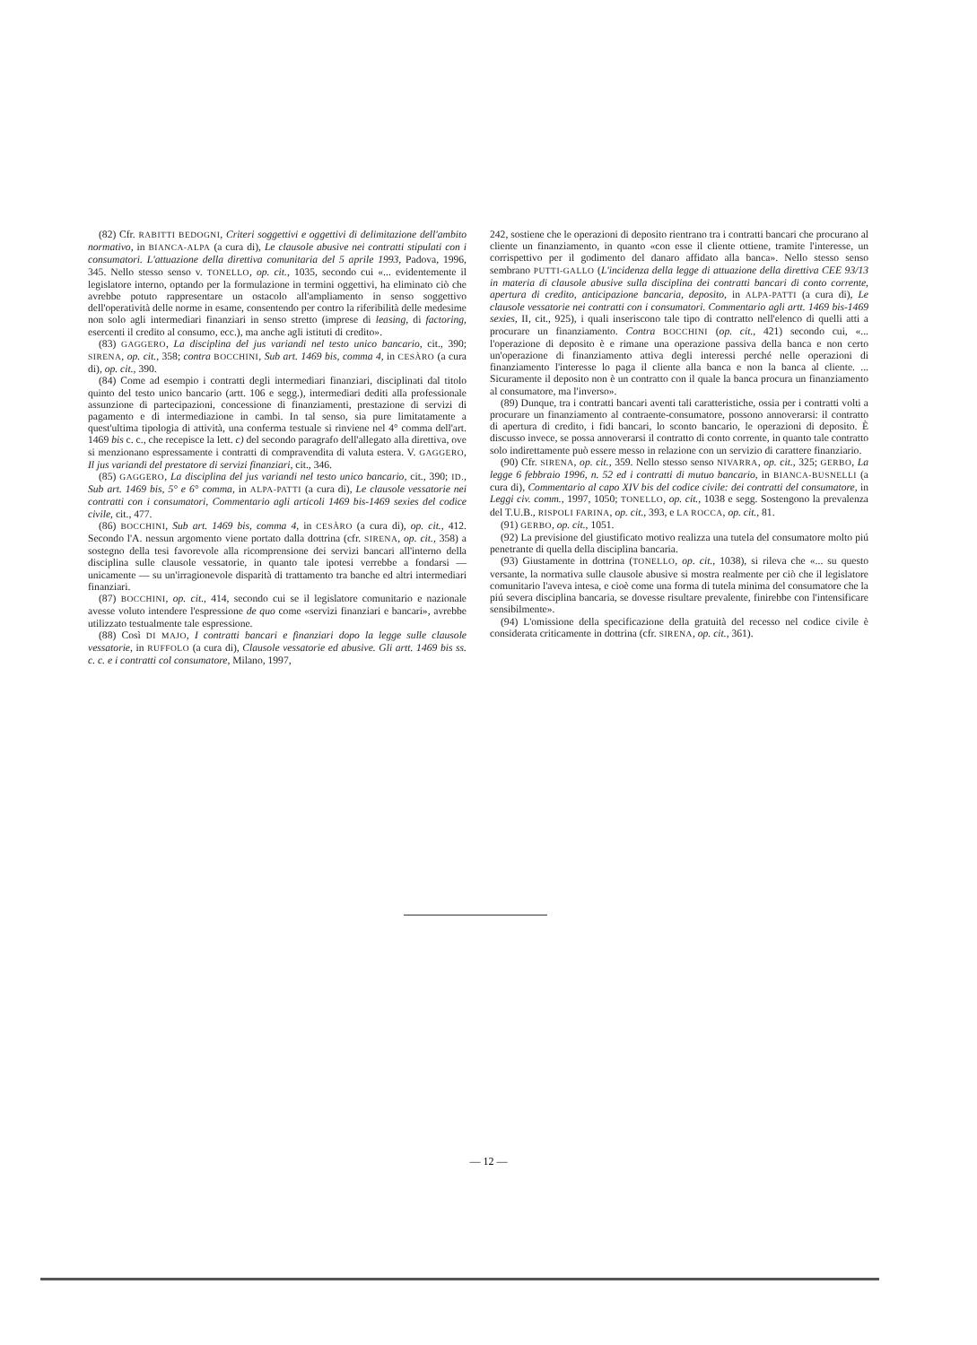(82) Cfr. RABITTI BEDOGNI, Criteri soggettivi e oggettivi di delimitazione dell'ambito normativo, in BIANCA-ALPA (a cura di), Le clausole abusive nei contratti stipulati con i consumatori. L'attuazione della direttiva comunitaria del 5 aprile 1993, Padova, 1996, 345. Nello stesso senso v. TONELLO, op. cit., 1035, secondo cui «... evidentemente il legislatore interno, optando per la formulazione in termini oggettivi, ha eliminato ciò che avrebbe potuto rappresentare un ostacolo all'ampliamento in senso soggettivo dell'operatività delle norme in esame, consentendo per contro la riferibilità delle medesime non solo agli intermediari finanziari in senso stretto (imprese di leasing, di factoring, esercenti il credito al consumo, ecc.), ma anche agli istituti di credito».
(83) GAGGERO, La disciplina del jus variandi nel testo unico bancario, cit., 390; SIRENA, op. cit., 358; contra BOCCHINI, Sub art. 1469 bis, comma 4, in CESÀRO (a cura di), op. cit., 390.
(84) Come ad esempio i contratti degli intermediari finanziari, disciplinati dal titolo quinto del testo unico bancario (artt. 106 e segg.), intermediari dediti alla professionale assunzione di partecipazioni, concessione di finanziamenti, prestazione di servizi di pagamento e di intermediazione in cambi. In tal senso, sia pure limitatamente a quest'ultima tipologia di attività, una conferma testuale si rinviene nel 4° comma dell'art. 1469 bis c. c., che recepisce la lett. c) del secondo paragrafo dell'allegato alla direttiva, ove si menzionano espressamente i contratti di compravendita di valuta estera. V. GAGGERO, Il jus variandi del prestatore di servizi finanziari, cit., 346.
(85) GAGGERO, La disciplina del jus variandi nel testo unico bancario, cit., 390; ID., Sub art. 1469 bis, 5° e 6° comma, in ALPA-PATTI (a cura di), Le clausole vessatorie nei contratti con i consumatori, Commentario agli articoli 1469 bis-1469 sexies del codice civile, cit., 477.
(86) BOCCHINI, Sub art. 1469 bis, comma 4, in CESÀRO (a cura di), op. cit., 412. Secondo l'A. nessun argomento viene portato dalla dottrina (cfr. SIRENA, op. cit., 358) a sostegno della tesi favorevole alla ricomprensione dei servizi bancari all'interno della disciplina sulle clausole vessatorie, in quanto tale ipotesi verrebbe a fondarsi — unicamente — su un'irragionevole disparità di trattamento tra banche ed altri intermediari finanziari.
(87) BOCCHINI, op. cit., 414, secondo cui se il legislatore comunitario e nazionale avesse voluto intendere l'espressione de quo come «servizi finanziari e bancari», avrebbe utilizzato testualmente tale espressione.
(88) Così DI MAJO, I contratti bancari e finanziari dopo la legge sulle clausole vessatorie, in RUFFOLO (a cura di), Clausole vessatorie ed abusive. Gli artt. 1469 bis ss. c. c. e i contratti col consumatore, Milano, 1997,
242, sostiene che le operazioni di deposito rientrano tra i contratti bancari che procurano al cliente un finanziamento, in quanto «con esse il cliente ottiene, tramite l'interesse, un corrispettivo per il godimento del danaro affidato alla banca». Nello stesso senso sembrano PUTTI-GALLO (L'incidenza della legge di attuazione della direttiva CEE 93/13 in materia di clausole abusive sulla disciplina dei contratti bancari di conto corrente, apertura di credito, anticipazione bancaria, deposito, in ALPA-PATTI (a cura di), Le clausole vessatorie nei contratti con i consumatori. Commentario agli artt. 1469 bis-1469 sexies, II, cit., 925), i quali inseriscono tale tipo di contratto nell'elenco di quelli atti a procurare un finanziamento. Contra BOCCHINI (op. cit., 421) secondo cui, «... l'operazione di deposito è e rimane una operazione passiva della banca e non certo un'operazione di finanziamento attiva degli interessi perché nelle operazioni di finanziamento l'interesse lo paga il cliente alla banca e non la banca al cliente. ... Sicuramente il deposito non è un contratto con il quale la banca procura un finanziamento al consumatore, ma l'inverso».
(89) Dunque, tra i contratti bancari aventi tali caratteristiche, ossia per i contratti volti a procurare un finanziamento al contraente-consumatore, possono annoverarsi: il contratto di apertura di credito, i fidi bancari, lo sconto bancario, le operazioni di deposito. È discusso invece, se possa annoverarsi il contratto di conto corrente, in quanto tale contratto solo indirettamente può essere messo in relazione con un servizio di carattere finanziario.
(90) Cfr. SIRENA, op. cit., 359. Nello stesso senso NIVARRA, op. cit., 325; GERBO, La legge 6 febbraio 1996, n. 52 ed i contratti di mutuo bancario, in BIANCA-BUSNELLI (a cura di), Commentario al capo XIV bis del codice civile: dei contratti del consumatore, in Leggi civ. comm., 1997, 1050; TONELLO, op. cit., 1038 e segg. Sostengono la prevalenza del T.U.B., RISPOLI FARINA, op. cit., 393, e LA ROCCA, op. cit., 81.
(91) GERBO, op. cit., 1051.
(92) La previsione del giustificato motivo realizza una tutela del consumatore molto piú penetrante di quella della disciplina bancaria.
(93) Giustamente in dottrina (TONELLO, op. cit., 1038), si rileva che «... su questo versante, la normativa sulle clausole abusive si mostra realmente per ciò che il legislatore comunitario l'aveva intesa, e cioè come una forma di tutela minima del consumatore che la piú severa disciplina bancaria, se dovesse risultare prevalente, finirebbe con l'intensificare sensibilmente».
(94) L'omissione della specificazione della gratuità del recesso nel codice civile è considerata criticamente in dottrina (cfr. SIRENA, op. cit., 361).
— 12 —